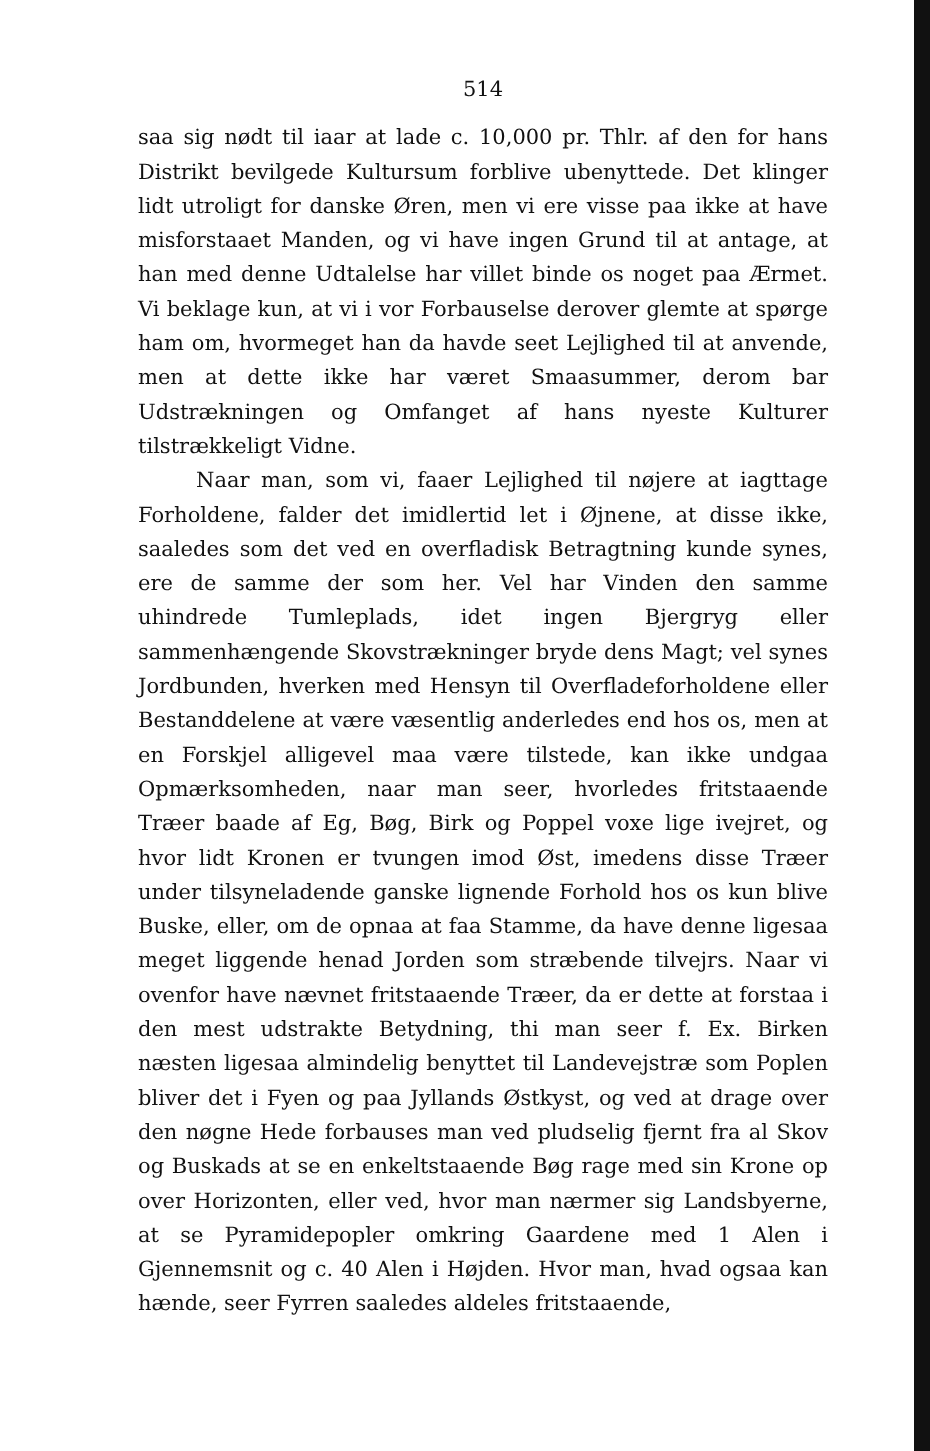514
saa sig nødt til iaar at lade c. 10,000 pr. Thlr. af den for hans Distrikt bevilgede Kultursum forblive ubenyttede. Det klinger lidt utroligt for danske Øren, men vi ere visse paa ikke at have misforstaaet Manden, og vi have ingen Grund til at antage, at han med denne Udtalelse har villet binde os noget paa Ærmet. Vi beklage kun, at vi i vor Forbauselse derover glemte at spørge ham om, hvormeget han da havde seet Lejlighed til at anvende, men at dette ikke har været Smaasummer, derom bar Udstrækningen og Omfanget af hans nyeste Kulturer tilstrækkeligt Vidne.
Naar man, som vi, faaer Lejlighed til nøjere at iagttage Forholdene, falder det imidlertid let i Øjnene, at disse ikke, saaledes som det ved en overfladisk Betragtning kunde synes, ere de samme der som her. Vel har Vinden den samme uhindrede Tumleplads, idet ingen Bjergryg eller sammenhængende Skovstrækninger bryde dens Magt; vel synes Jordbunden, hverken med Hensyn til Overfladeforholdene eller Bestanddelene at være væsentlig anderledes end hos os, men at en Forskjel alligevel maa være tilstede, kan ikke undgaa Opmærksomheden, naar man seer, hvorledes fritstaaende Træer baade af Eg, Bøg, Birk og Poppel voxe lige ivejret, og hvor lidt Kronen er tvungen imod Øst, imedens disse Træer under tilsyneladende ganske lignende Forhold hos os kun blive Buske, eller, om de opnaa at faa Stamme, da have denne ligesaa meget liggende henad Jorden som stræbende tilvejrs. Naar vi ovenfor have nævnet fritstaaende Træer, da er dette at forstaa i den mest udstrakte Betydning, thi man seer f. Ex. Birken næsten ligesaa almindelig benyttet til Landevejstræ som Poplen bliver det i Fyen og paa Jyllands Østkyst, og ved at drage over den nøgne Hede forbauses man ved pludselig fjernt fra al Skov og Buskads at se en enkeltstaaende Bøg rage med sin Krone op over Horizonten, eller ved, hvor man nærmer sig Landsbyerne, at se Pyramidepopler omkring Gaardene med 1 Alen i Gjennemsnit og c. 40 Alen i Højden. Hvor man, hvad ogsaa kan hænde, seer Fyrren saaledes aldeles fritstaaende,